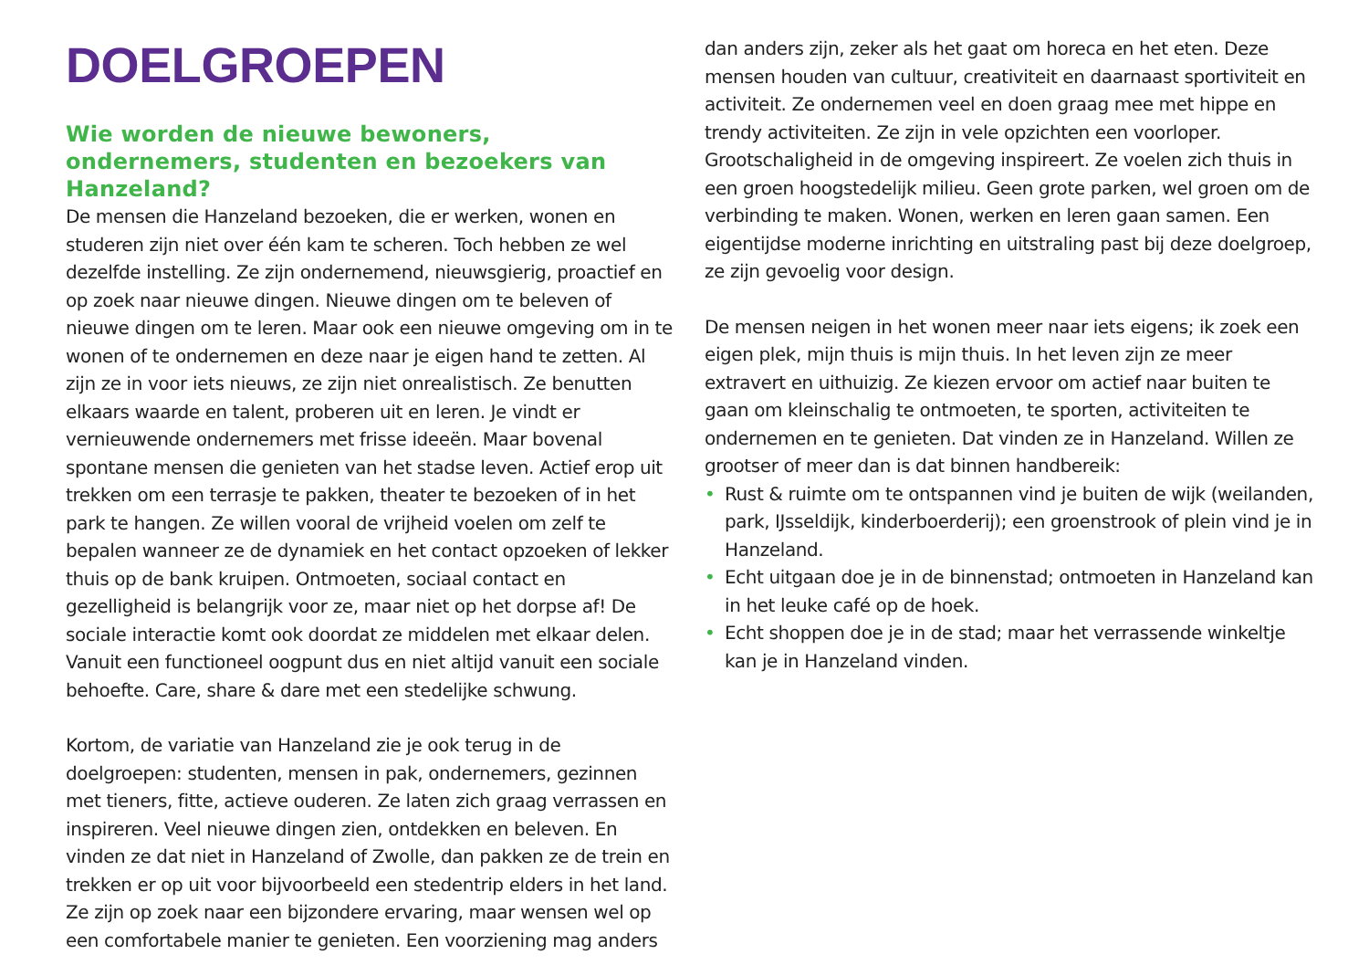DOELGROEPEN
Wie worden de nieuwe bewoners, ondernemers, studenten en bezoekers van Hanzeland?
De mensen die Hanzeland bezoeken, die er werken, wonen en studeren zijn niet over één kam te scheren. Toch hebben ze wel dezelfde instelling. Ze zijn ondernemend, nieuwsgierig, proactief en op zoek naar nieuwe dingen. Nieuwe dingen om te beleven of nieuwe dingen om te leren. Maar ook een nieuwe omgeving om in te wonen of te ondernemen en deze naar je eigen hand te zetten. Al zijn ze in voor iets nieuws, ze zijn niet onrealistisch. Ze benutten elkaars waarde en talent, proberen uit en leren. Je vindt er vernieuwende ondernemers met frisse ideeën. Maar bovenal spontane mensen die genieten van het stadse leven. Actief erop uit trekken om een terrasje te pakken, theater te bezoeken of in het park te hangen. Ze willen vooral de vrijheid voelen om zelf te bepalen wanneer ze de dynamiek en het contact opzoeken of lekker thuis op de bank kruipen. Ontmoeten, sociaal contact en gezelligheid is belangrijk voor ze, maar niet op het dorpse af! De sociale interactie komt ook doordat ze middelen met elkaar delen. Vanuit een functioneel oogpunt dus en niet altijd vanuit een sociale behoefte. Care, share & dare met een stedelijke schwung.
Kortom, de variatie van Hanzeland zie je ook terug in de doelgroepen: studenten, mensen in pak, ondernemers, gezinnen met tieners, fitte, actieve ouderen. Ze laten zich graag verrassen en inspireren. Veel nieuwe dingen zien, ontdekken en beleven. En vinden ze dat niet in Hanzeland of Zwolle, dan pakken ze de trein en trekken er op uit voor bijvoorbeeld een stedentrip elders in het land. Ze zijn op zoek naar een bijzondere ervaring, maar wensen wel op een comfortabele manier te genieten. Een voorziening mag anders
dan anders zijn, zeker als het gaat om horeca en het eten. Deze mensen houden van cultuur, creativiteit en daarnaast sportiviteit en activiteit. Ze ondernemen veel en doen graag mee met hippe en trendy activiteiten. Ze zijn in vele opzichten een voorloper. Grootschaligheid in de omgeving inspireert. Ze voelen zich thuis in een groen hoogstedelijk milieu. Geen grote parken, wel groen om de verbinding te maken. Wonen, werken en leren gaan samen. Een eigentijdse moderne inrichting en uitstraling past bij deze doelgroep, ze zijn gevoelig voor design.
De mensen neigen in het wonen meer naar iets eigens; ik zoek een eigen plek, mijn thuis is mijn thuis. In het leven zijn ze meer extravert en uithuizig. Ze kiezen ervoor om actief naar buiten te gaan om kleinschalig te ontmoeten, te sporten, activiteiten te ondernemen en te genieten. Dat vinden ze in Hanzeland. Willen ze grootser of meer dan is dat binnen handbereik:
• Rust & ruimte om te ontspannen vind je buiten de wijk (weilanden, park, IJsseldijk, kinderboerderij); een groenstrook of plein vind je in Hanzeland.
• Echt uitgaan doe je in de binnenstad; ontmoeten in Hanzeland kan in het leuke café op de hoek.
• Echt shoppen doe je in de stad; maar het verrassende winkeltje kan je in Hanzeland vinden.